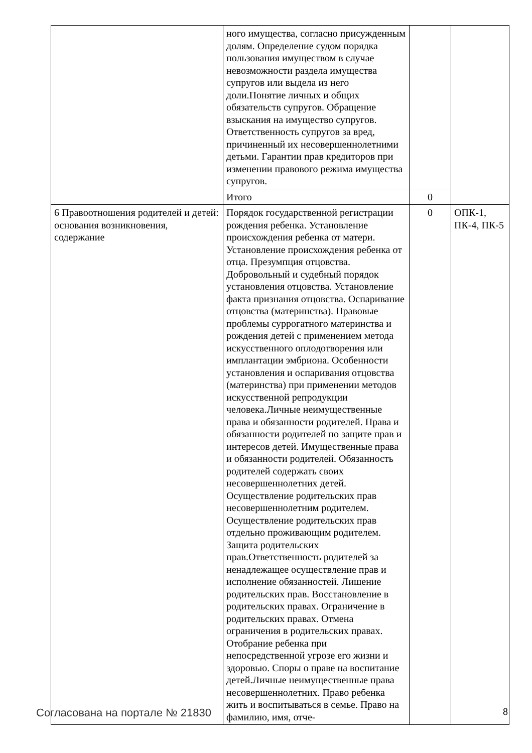| | ного имущества, согласно присужденным долям. Определение судом порядка пользования имуществом в случае невозможности раздела имущества супругов или выдела из него доли.Понятие личных и общих обязательств супругов. Обращение взыскания на имущество супругов. Ответственность супругов за вред, причиненный их несовершеннолетними детьми. Гарантии прав кредиторов при изменении правового режима имущества супругов. | | |
| | Итого | 0 | |
| 6 Правоотношения родителей и детей: основания возникновения, содержание | Порядок государственной регистрации рождения ребенка. Установление происхождения ребенка от матери. Установление происхождения ребенка от отца. Презумпция отцовства. Добровольный и судебный порядок установления отцовства. Установление факта признания отцовства. Оспаривание отцовства (материнства). Правовые проблемы суррогатного материнства и рождения детей с применением метода искусственного оплодотворения или имплантации эмбриона. Особенности установления и оспаривания отцовства (материнства) при применении методов искусственной репродукции человека.Личные неимущественные права и обязанности родителей. Права и обязанности родителей по защите прав и интересов детей. Имущественные права и обязанности родителей. Обязанность родителей содержать своих несовершеннолетних детей. Осуществление родительских прав несовершеннолетним родителем. Осуществление родительских прав отдельно проживающим родителем. Защита родительских прав.Ответственность родителей за ненадлежащее осуществление прав и исполнение обязанностей. Лишение родительских прав. Восстановление в родительских правах. Ограничение в родительских правах. Отмена ограничения в родительских правах. Отобрание ребенка при непосредственной угрозе его жизни и здоровью. Споры о праве на воспитание детей.Личные неимущественные права несовершеннолетних. Право ребенка жить и воспитываться в семье. Право на фамилию, имя, отче- | 0 | ОПК-1, ПК-4, ПК-5 |
Согласована на портале № 21830 8